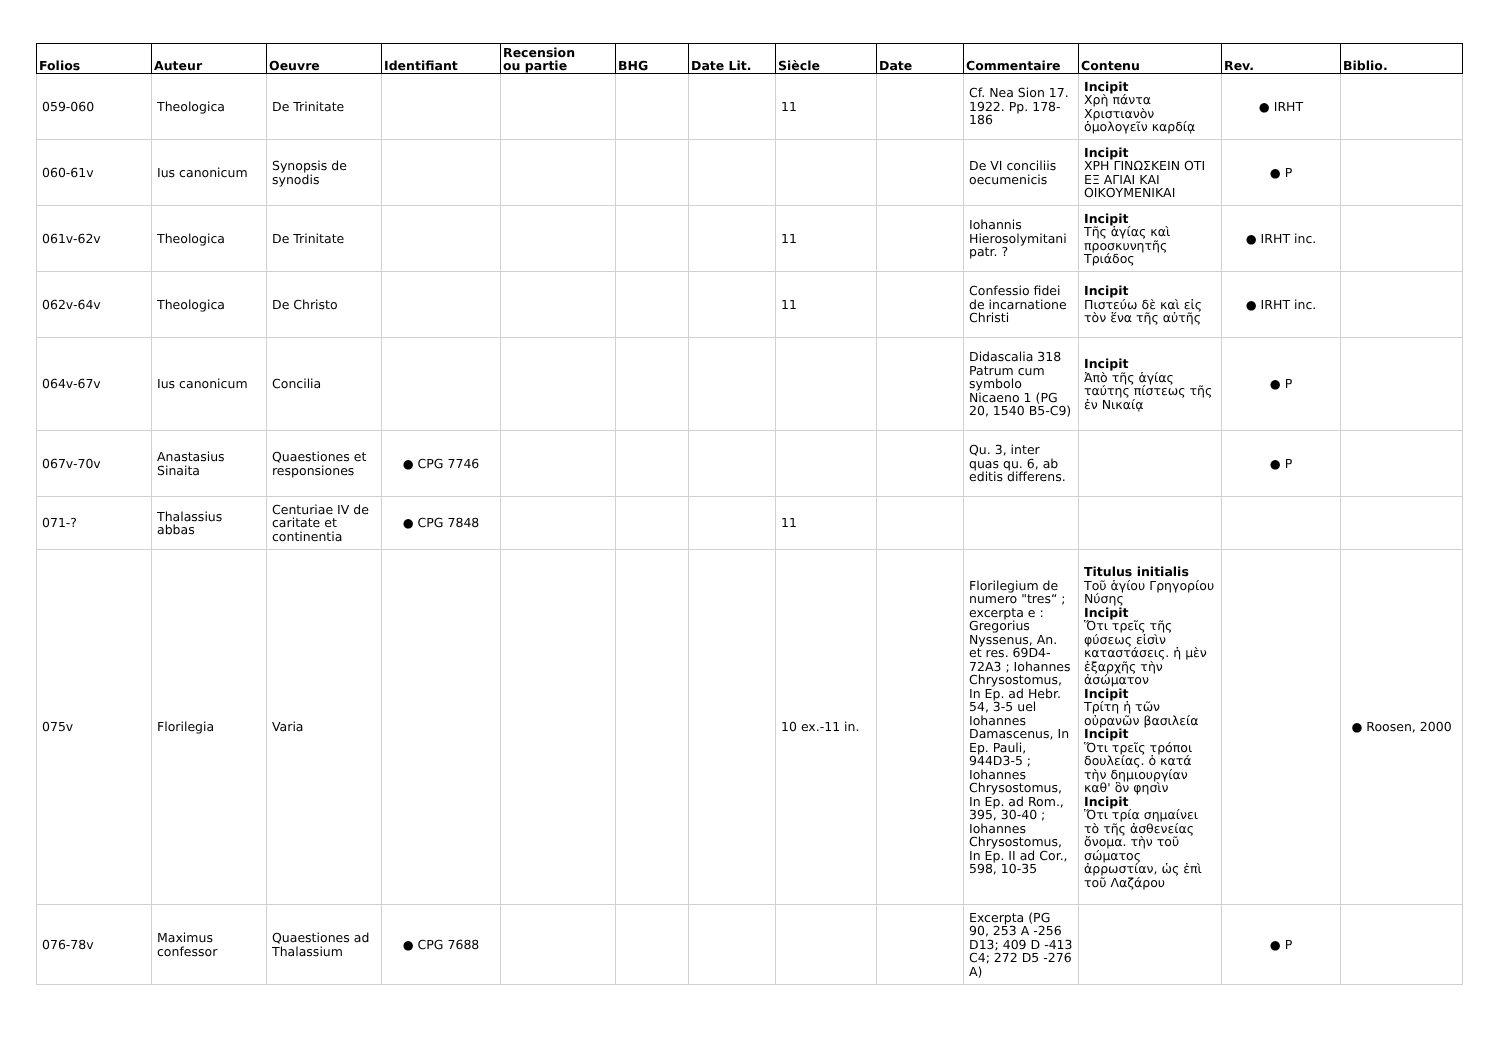| Folios | Auteur | Oeuvre | Identifiant | Recension ou partie | BHG | Date Lit. | Siècle | Date | Commentaire | Contenu | Rev. | Biblio. |
| --- | --- | --- | --- | --- | --- | --- | --- | --- | --- | --- | --- | --- |
| 059-060 | Theologica | De Trinitate | | | | | 11 | | Cf. Nea Sion 17. 1922. Pp. 178-186 | Incipit Χρὴ πάντα Χριστιανὸν ὁμολογεῖν καρδίᾳ | ● IRHT | |
| 060-61v | Ius canonicum | Synopsis de synodis | | | | | | | De VI conciliis oecumenicis | Incipit ΧΡΗ ΓΙΝΩΣΚΕΙΝ ΟΤΙ ΕΞ ΑΓΙΑΙ ΚΑΙ ΟΙΚΟΥΜΕΝΙΚΑΙ | ● P | |
| 061v-62v | Theologica | De Trinitate | | | | | 11 | | Iohannis Hierosolymitani patr. ? | Incipit Τῆς ἁγίας καὶ προσκυνητῆς Τριάδος | ● IRHT inc. | |
| 062v-64v | Theologica | De Christo | | | | | 11 | | Confessio fidei de incarnatione Christi | Incipit Πιστεύω δὲ καὶ εἰς τὸν ἕνα τῆς αὐτῆς | ● IRHT inc. | |
| 064v-67v | Ius canonicum | Concilia | | | | | | | Didascalia 318 Patrum cum symbolo Nicaeno 1 (PG 20, 1540 B5-C9) | Incipit Ἀπὸ τῆς ἁγίας ταύτης πίστεως τῆς ἐν Νικαίᾳ | ● P | |
| 067v-70v | Anastasius Sinaita | Quaestiones et responsiones | ● CPG 7746 | | | | | | Qu. 3, inter quas qu. 6, ab editis differens. | | ● P | |
| 071-? | Thalassius abbas | Centuriae IV de caritate et continentia | ● CPG 7848 | | | | 11 | | | | | |
| 075v | Florilegia | Varia | | | | | 10 ex.-11 in. | | Florilegium de numero "tres“ ; excerpta e : Gregorius Nyssenus, An. et res. 69D4-72A3 ; Iohannes Chrysostomus, In Ep. ad Hebr. 54, 3-5 uel Iohannes Damascenus, In Ep. Pauli, 944D3-5 ; Iohannes Chrysostomus, In Ep. ad Rom., 395, 30-40 ; Iohannes Chrysostomus, In Ep. II ad Cor., 598, 10-35 | Titulus initialis Τοῦ ἁγίου Γρηγορίου Νύσης Incipit Ὅτι τρεῖς τῆς φύσεως εἰσὶν καταστάσεις. ἡ μὲν ἐξαρχῆς τὴν ἀσώματον Incipit Τρίτη ἡ τῶν οὐρανῶν βασιλεία Incipit Ὅτι τρεῖς τρόποι δουλείας. ὁ κατά τὴν δημιουργίαν καθ' ὃν φησὶν Incipit Ὅτι τρία σημαίνει τὸ τῆς ἀσθενείας ὄνομα. τὴν τοῦ σώματος ἀρρωστίαν, ὡς ἐπὶ τοῦ Λαζάρου | | ● Roosen, 2000 |
| 076-78v | Maximus confessor | Quaestiones ad Thalassium | ● CPG 7688 | | | | | | Excerpta (PG 90, 253 A -256 D13; 409 D -413 C4; 272 D5 -276 A) | | ● P | |